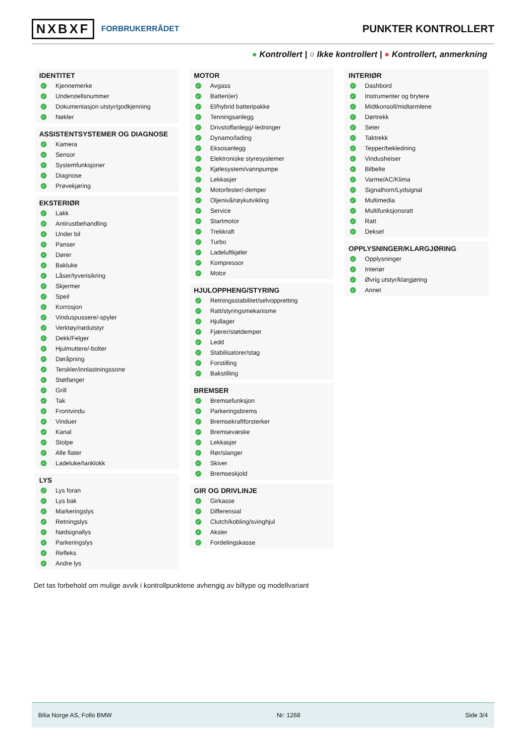NXBXF FORBRUKERRÅDET
PUNKTER KONTROLLERT
● Kontrollert | ○ Ikke kontrollert | ● Kontrollert, anmerkning
IDENTITET
✓ Kjennemerke
✓ Understellsnummer
✓ Dokumentasjon utstyr/godkjenning
✓ Nøkler
ASSISTENTSYSTEMER OG DIAGNOSE
✓ Kamera
✓ Sensor
✓ Systemfunksjoner
✓ Diagnose
✓ Prøvekjøring
EKSTERIØR
✓ Lakk
✓ Antirustbehandling
✓ Under bil
✓ Panser
✓ Dører
✓ Bakluke
✓ Låser/tyverisikring
✓ Skjermer
✓ Speil
✓ Korrosjon
✓ Vinduspussere/-spyler
✓ Verktøy/nødutstyr
✓ Dekk/Felger
✓ Hjulmuttere/-bolter
✓ Døråpning
✓ Terskler/innlastningssone
✓ Støtfanger
✓ Grill
✓ Tak
✓ Frontvindu
✓ Vinduer
✓ Kanal
✓ Stolpe
✓ Alle flater
✓ Ladeluke/tanklokk
LYS
✓ Lys foran
✓ Lys bak
✓ Markeringslys
✓ Retningslys
✓ Nødsignallys
✓ Parkeringslys
✓ Refleks
✓ Andre lys
MOTOR
✓ Avgass
✓ Batteri(er)
✓ El/hybrid batteripakke
✓ Tenningsanlegg
✓ Drivstoffanlegg/-ledninger
✓ Dynamo/lading
✓ Eksosanlegg
✓ Elektroniske styresystemer
✓ Kjølesystem/vannpumpe
✓ Lekkasjer
✓ Motorfester/-demper
✓ Oljenivå/røykutvikling
✓ Service
✓ Startmotor
✓ Trekkraft
✓ Turbo
✓ Ladeluftkjøler
✓ Kompressor
✓ Motor
HJULOPPHENG/STYRING
✓ Retningsstabilitet/selvoppretting
✓ Ratt/styringsmekanisme
✓ Hjullager
✓ Fjærer/støtdemper
✓ Ledd
✓ Stabilisatorer/stag
✓ Forstilling
✓ Bakstilling
BREMSER
✓ Bremsefunksjon
✓ Parkeringsbrems
✓ Bremsekraftforsterker
✓ Bremsevæske
✓ Lekkasjer
✓ Rør/slanger
✓ Skiver
✓ Bremseskjold
GIR OG DRIVLINJE
✓ Girkasse
✓ Differensial
✓ Clutch/kobling/svinghjul
✓ Aksler
✓ Fordelingskasse
INTERIØR
✓ Dashbord
✓ Instrumenter og brytere
✓ Midtkonsoll/midtarmlene
✓ Dørtrekk
✓ Seter
✓ Taktrekk
✓ Tepper/bekledning
✓ Vindusheiser
✓ Bilbelte
✓ Varme/AC/Klima
✓ Signalhorn/Lydsignal
✓ Multimedia
✓ Multifunksjonsratt
✓ Ratt
✓ Deksel
OPPLYSNINGER/KLARGJØRING
✓ Opplysninger
✓ Interiør
✓ Øvrig utstyr/klargjøring
✓ Annet
Det tas forbehold om mulige avvik i kontrollpunktene avhengig av biltype og modellvariant
Bilia Norge AS, Follo BMW Nr: 1268 Side 3/4